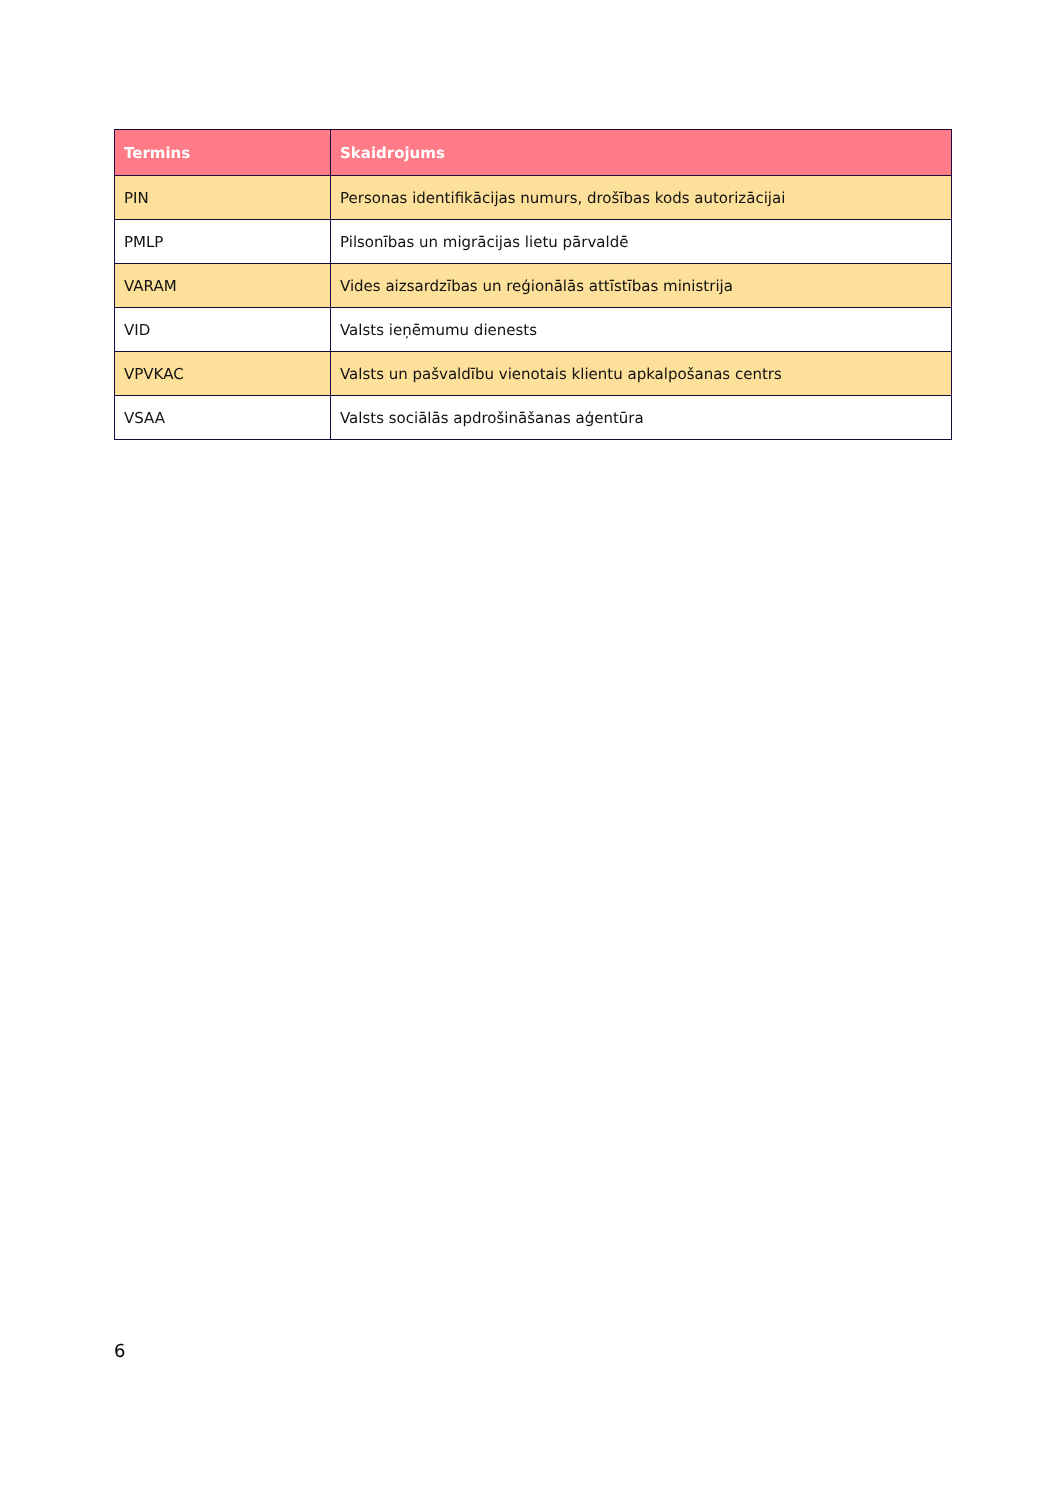| Termins | Skaidrojums |
| --- | --- |
| PIN | Personas identifikācijas numurs, drošības kods autorizācijai |
| PMLP | Pilsonības un migrācijas lietu pārvaldē |
| VARAM | Vides aizsardzības un reģionālās attīstības ministrija |
| VID | Valsts ieņēmumu dienests |
| VPVKAC | Valsts un pašvaldību vienotais klientu apkalpošanas centrs |
| VSAA | Valsts sociālās apdrošināšanas aģentūra |
6